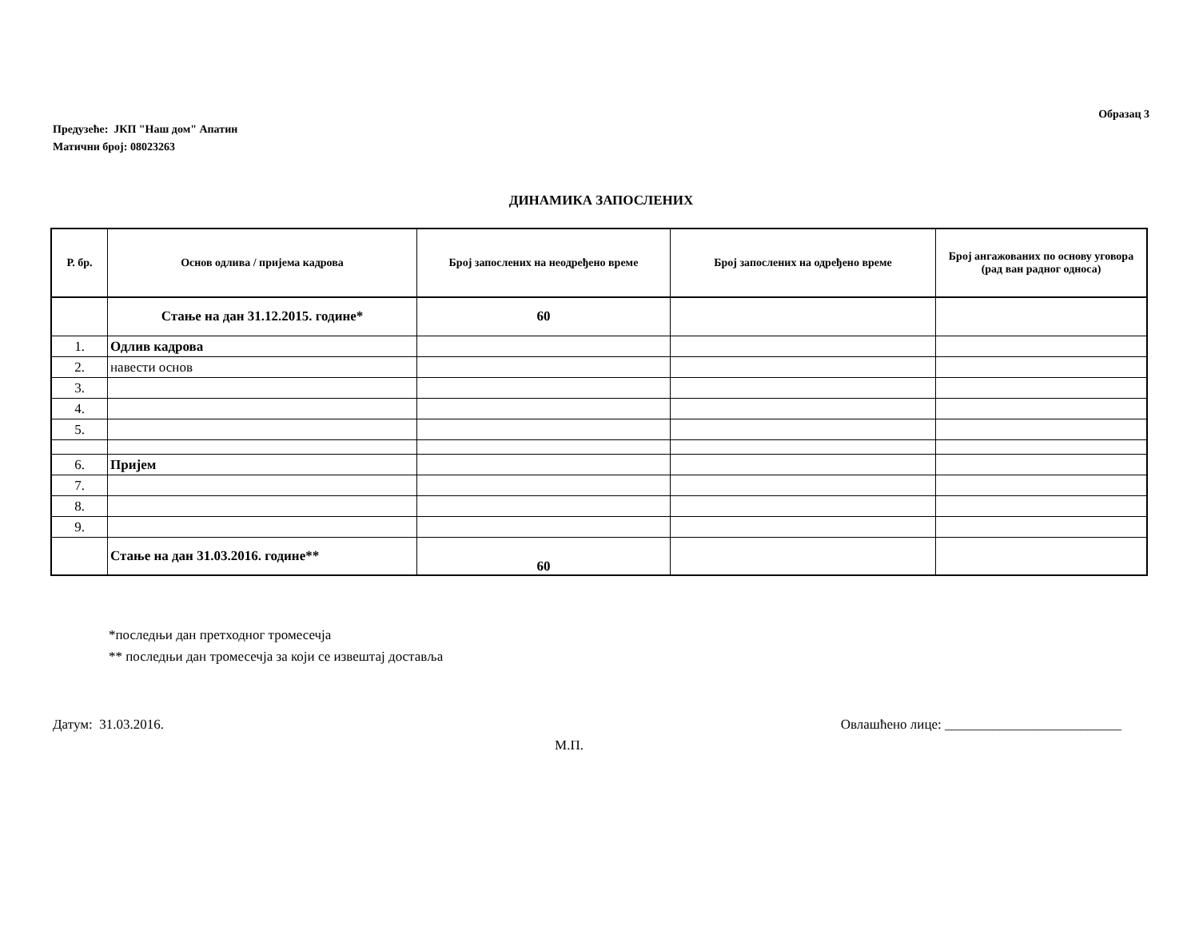Образац 3
Предузеће: ЈКП "Наш дом" Апатин
Матични број: 08023263
ДИНАМИКА ЗАПОСЛЕНИХ
| Р. бр. | Основ одлива / пријема кадрова | Број запослених на неодређено време | Број запослених на одређено време | Број ангажованих по основу уговора (рад ван радног односа) |
| --- | --- | --- | --- | --- |
| | Стање на дан 31.12.2015. године* | 60 | | |
| 1. | Одлив кадрова | | | |
| 2. | навести основ | | | |
| 3. | | | | |
| 4. | | | | |
| 5. | | | | |
| 6. | Пријем | | | |
| 7. | | | | |
| 8. | | | | |
| 9. | | | | |
| | Стање на дан 31.03.2016. године** | 60 | | |
*последњи дан претходног тромесечја
** последњи дан тромесечја за који се извештај доставља
Датум: 31.03.2016. Овлашћено лице: __________________________
М.П.